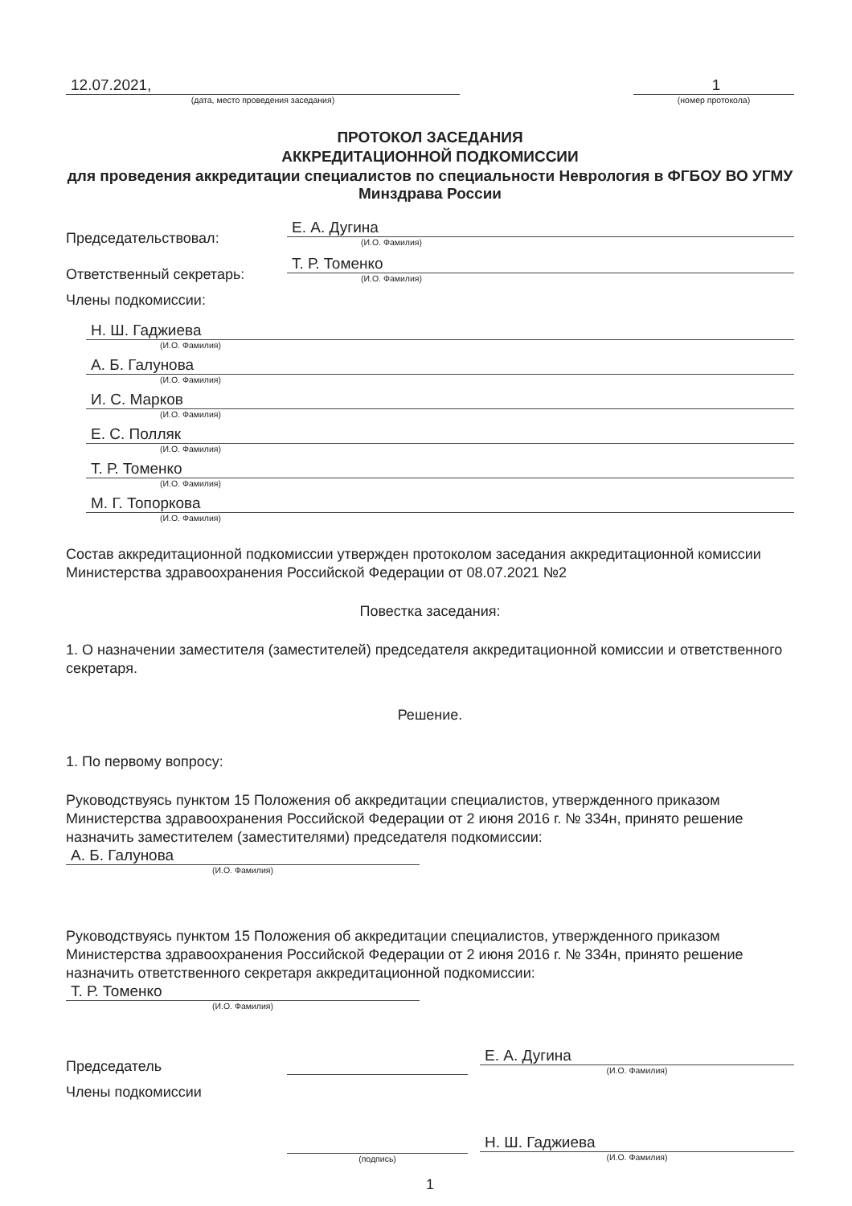12.07.2021,
(дата, место проведения заседания)
1
(номер протокола)
ПРОТОКОЛ ЗАСЕДАНИЯ
АККРЕДИТАЦИОННОЙ ПОДКОМИССИИ
для проведения аккредитации специалистов по специальности Неврология в ФГБОУ ВО УГМУ Минздрава России
Председательствовал:
Е. А. Дугина
(И.О. Фамилия)
Ответственный секретарь:
Т. Р. Томенко
(И.О. Фамилия)
Члены подкомиссии:
Н. Ш. Гаджиева
(И.О. Фамилия)
А. Б. Галунова
(И.О. Фамилия)
И. С. Марков
(И.О. Фамилия)
Е. С. Полляк
(И.О. Фамилия)
Т. Р. Томенко
(И.О. Фамилия)
М. Г. Топоркова
(И.О. Фамилия)
Состав аккредитационной подкомиссии утвержден протоколом заседания аккредитационной комиссии Министерства здравоохранения Российской Федерации от 08.07.2021 №2
Повестка заседания:
1. О назначении заместителя (заместителей) председателя аккредитационной комиссии и ответственного секретаря.
Решение.
1. По первому вопросу:
Руководствуясь пунктом 15 Положения об аккредитации специалистов, утвержденного приказом Министерства здравоохранения Российской Федерации от 2 июня 2016 г. № 334н, принято решение назначить заместителем (заместителями) председателя подкомиссии:
А. Б. Галунова
(И.О. Фамилия)
Руководствуясь пунктом 15 Положения об аккредитации специалистов, утвержденного приказом Министерства здравоохранения Российской Федерации от 2 июня 2016 г. № 334н, принято решение назначить ответственного секретаря аккредитационной подкомиссии:
Т. Р. Томенко
(И.О. Фамилия)
Председатель
Е. А. Дугина
(И.О. Фамилия)
Члены подкомиссии
(подпись)
Н. Ш. Гаджиева
(И.О. Фамилия)
1